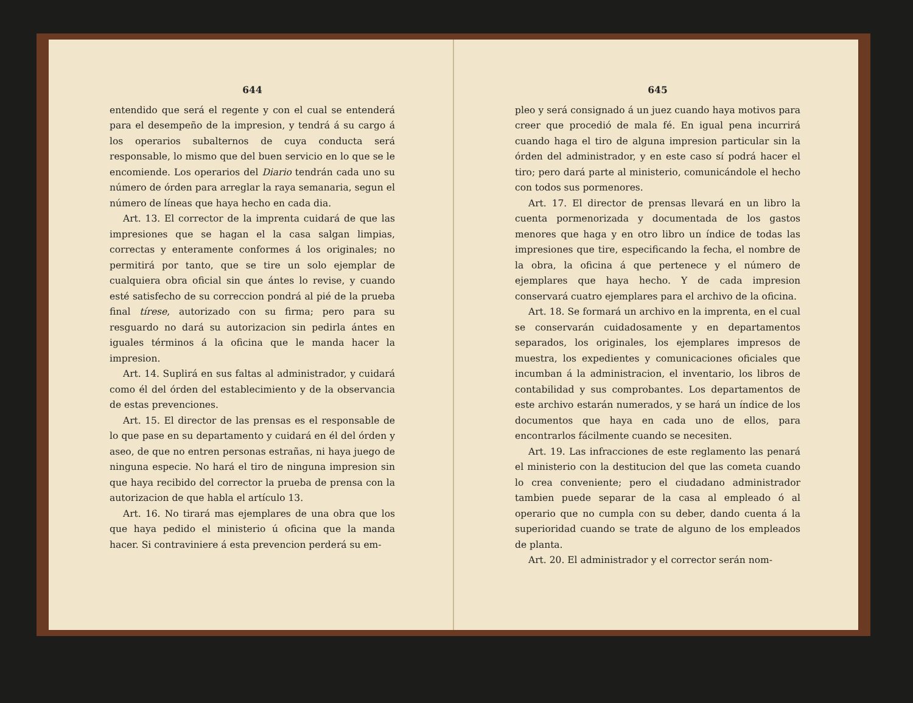644
entendido que será el regente y con el cual se entenderá para el desempeño de la impresion, y tendrá á su cargo á los operarios subalternos de cuya conducta será responsable, lo mismo que del buen servicio en lo que se le encomiende. Los operarios del Diario tendrán cada uno su número de órden para arreglar la raya semanaria, segun el número de líneas que haya hecho en cada dia.
Art. 13. El corrector de la imprenta cuidará de que las impresiones que se hagan el la casa salgan limpias, correctas y enteramente conformes á los originales; no permitirá por tanto, que se tire un solo ejemplar de cualquiera obra oficial sin que ántes lo revise, y cuando esté satisfecho de su correccion pondrá al pié de la prueba final tírese, autorizado con su firma; pero para su resguardo no dará su autorizacion sin pedirla ántes en iguales términos á la oficina que le manda hacer la impresion.
Art. 14. Suplirá en sus faltas al administrador, y cuidará como él del órden del establecimiento y de la observancia de estas prevenciones.
Art. 15. El director de las prensas es el responsable de lo que pase en su departamento y cuidará en él del órden y aseo, de que no entren personas estrañas, ni haya juego de ninguna especie. No hará el tiro de ninguna impresion sin que haya recibido del corrector la prueba de prensa con la autorizacion de que habla el artículo 13.
Art. 16. No tirará mas ejemplares de una obra que los que haya pedido el ministerio ú oficina que la manda hacer. Si contraviniere á esta prevencion perderá su em-
645
pleo y será consignado á un juez cuando haya motivos para creer que procedió de mala fé. En igual pena incurrirá cuando haga el tiro de alguna impresion particular sin la órden del administrador, y en este caso sí podrá hacer el tiro; pero dará parte al ministerio, comunicándole el hecho con todos sus pormenores.
Art. 17. El director de prensas llevará en un libro la cuenta pormenorizada y documentada de los gastos menores que haga y en otro libro un índice de todas las impresiones que tire, especificando la fecha, el nombre de la obra, la oficina á que pertenece y el número de ejemplares que haya hecho. Y de cada impresion conservará cuatro ejemplares para el archivo de la oficina.
Art. 18. Se formará un archivo en la imprenta, en el cual se conservarán cuidadosamente y en departamentos separados, los originales, los ejemplares impresos de muestra, los expedientes y comunicaciones oficiales que incumban á la administracion, el inventario, los libros de contabilidad y sus comprobantes. Los departamentos de este archivo estarán numerados, y se hará un índice de los documentos que haya en cada uno de ellos, para encontrarlos fácilmente cuando se necesiten.
Art. 19. Las infracciones de este reglamento las penará el ministerio con la destitucion del que las cometa cuando lo crea conveniente; pero el ciudadano administrador tambien puede separar de la casa al empleado ó al operario que no cumpla con su deber, dando cuenta á la superioridad cuando se trate de alguno de los empleados de planta.
Art. 20. El administrador y el corrector serán nom-